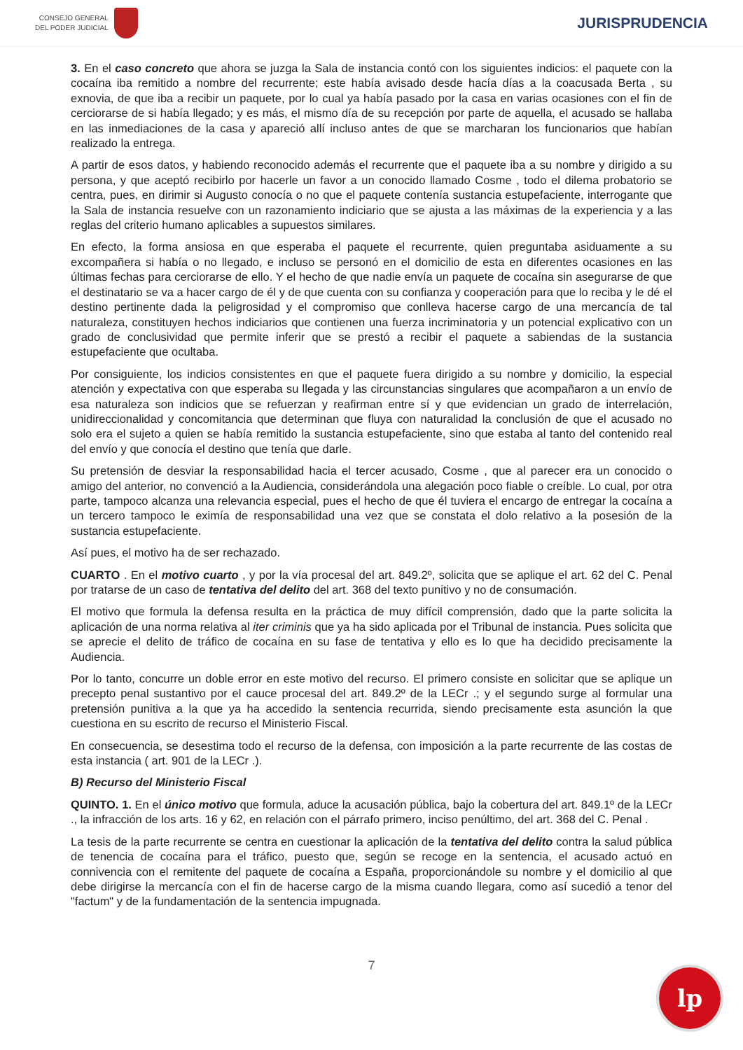CONSEJO GENERAL
DEL PODER JUDICIAL
JURISPRUDENCIA
3. En el caso concreto que ahora se juzga la Sala de instancia contó con los siguientes indicios: el paquete con la cocaína iba remitido a nombre del recurrente; este había avisado desde hacía días a la coacusada Berta , su exnovia, de que iba a recibir un paquete, por lo cual ya había pasado por la casa en varias ocasiones con el fin de cerciorarse de si había llegado; y es más, el mismo día de su recepción por parte de aquella, el acusado se hallaba en las inmediaciones de la casa y apareció allí incluso antes de que se marcharan los funcionarios que habían realizado la entrega.
A partir de esos datos, y habiendo reconocido además el recurrente que el paquete iba a su nombre y dirigido a su persona, y que aceptó recibirlo por hacerle un favor a un conocido llamado Cosme , todo el dilema probatorio se centra, pues, en dirimir si Augusto conocía o no que el paquete contenía sustancia estupefaciente, interrogante que la Sala de instancia resuelve con un razonamiento indiciario que se ajusta a las máximas de la experiencia y a las reglas del criterio humano aplicables a supuestos similares.
En efecto, la forma ansiosa en que esperaba el paquete el recurrente, quien preguntaba asiduamente a su excompañera si había o no llegado, e incluso se personó en el domicilio de esta en diferentes ocasiones en las últimas fechas para cerciorarse de ello. Y el hecho de que nadie envía un paquete de cocaína sin asegurarse de que el destinatario se va a hacer cargo de él y de que cuenta con su confianza y cooperación para que lo reciba y le dé el destino pertinente dada la peligrosidad y el compromiso que conlleva hacerse cargo de una mercancía de tal naturaleza, constituyen hechos indiciarios que contienen una fuerza incriminatoria y un potencial explicativo con un grado de conclusividad que permite inferir que se prestó a recibir el paquete a sabiendas de la sustancia estupefaciente que ocultaba.
Por consiguiente, los indicios consistentes en que el paquete fuera dirigido a su nombre y domicilio, la especial atención y expectativa con que esperaba su llegada y las circunstancias singulares que acompañaron a un envío de esa naturaleza son indicios que se refuerzan y reafirman entre sí y que evidencian un grado de interrelación, unidireccionalidad y concomitancia que determinan que fluya con naturalidad la conclusión de que el acusado no solo era el sujeto a quien se había remitido la sustancia estupefaciente, sino que estaba al tanto del contenido real del envío y que conocía el destino que tenía que darle.
Su pretensión de desviar la responsabilidad hacia el tercer acusado, Cosme , que al parecer era un conocido o amigo del anterior, no convenció a la Audiencia, considerándola una alegación poco fiable o creíble. Lo cual, por otra parte, tampoco alcanza una relevancia especial, pues el hecho de que él tuviera el encargo de entregar la cocaína a un tercero tampoco le eximía de responsabilidad una vez que se constata el dolo relativo a la posesión de la sustancia estupefaciente.
Así pues, el motivo ha de ser rechazado.
CUARTO . En el motivo cuarto , y por la vía procesal del art. 849.2º, solicita que se aplique el art. 62 del C. Penal por tratarse de un caso de tentativa del delito del art. 368 del texto punitivo y no de consumación.
El motivo que formula la defensa resulta en la práctica de muy difícil comprensión, dado que la parte solicita la aplicación de una norma relativa al iter criminis que ya ha sido aplicada por el Tribunal de instancia. Pues solicita que se aprecie el delito de tráfico de cocaína en su fase de tentativa y ello es lo que ha decidido precisamente la Audiencia.
Por lo tanto, concurre un doble error en este motivo del recurso. El primero consiste en solicitar que se aplique un precepto penal sustantivo por el cauce procesal del art. 849.2º de la LECr .; y el segundo surge al formular una pretensión punitiva a la que ya ha accedido la sentencia recurrida, siendo precisamente esta asunción la que cuestiona en su escrito de recurso el Ministerio Fiscal.
En consecuencia, se desestima todo el recurso de la defensa, con imposición a la parte recurrente de las costas de esta instancia ( art. 901 de la LECr .).
B) Recurso del Ministerio Fiscal
QUINTO. 1. En el único motivo que formula, aduce la acusación pública, bajo la cobertura del art. 849.1º de la LECr ., la infracción de los arts. 16 y 62, en relación con el párrafo primero, inciso penúltimo, del art. 368 del C. Penal .
La tesis de la parte recurrente se centra en cuestionar la aplicación de la tentativa del delito contra la salud pública de tenencia de cocaína para el tráfico, puesto que, según se recoge en la sentencia, el acusado actuó en connivencia con el remitente del paquete de cocaína a España, proporcionándole su nombre y el domicilio al que debe dirigirse la mercancía con el fin de hacerse cargo de la misma cuando llegara, como así sucedió a tenor del "factum" y de la fundamentación de la sentencia impugnada.
7
lp